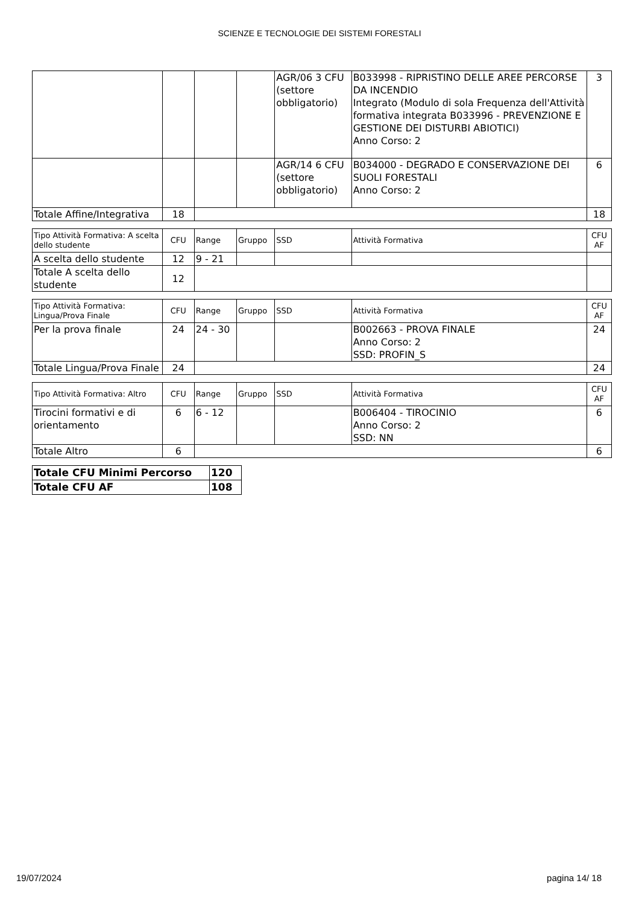SCIENZE E TECNOLOGIE DEI SISTEMI FORESTALI
| | | | | AGR/06 3 CFU (settore obbligatorio) | B033998 - RIPRISTINO DELLE AREE PERCORSE DA INCENDIO Integrato (Modulo di sola Frequenza dell'Attività formativa integrata B033996 - PREVENZIONE E GESTIONE DEI DISTURBI ABIOTICI) Anno Corso: 2 | 3 |
| | | | | AGR/14 6 CFU (settore obbligatorio) | B034000 - DEGRADO E CONSERVAZIONE DEI SUOLI FORESTALI Anno Corso: 2 | 6 |
| Totale Affine/Integrativa | 18 | | | | | 18 |
| Tipo Attività Formativa: A scelta dello studente | CFU | Range | Gruppo | SSD | Attività Formativa | CFU AF |
| --- | --- | --- | --- | --- | --- | --- |
| A scelta dello studente | 12 | 9 - 21 | | | | |
| Totale A scelta dello studente | 12 | | | | | |
| Tipo Attività Formativa: Lingua/Prova Finale | CFU | Range | Gruppo | SSD | Attività Formativa | CFU AF |
| --- | --- | --- | --- | --- | --- | --- |
| Per la prova finale | 24 | 24 - 30 | | | B002663 - PROVA FINALE Anno Corso: 2 SSD: PROFIN_S | 24 |
| Totale Lingua/Prova Finale | 24 | | | | | 24 |
| Tipo Attività Formativa: Altro | CFU | Range | Gruppo | SSD | Attività Formativa | CFU AF |
| --- | --- | --- | --- | --- | --- | --- |
| Tirocini formativi e di orientamento | 6 | 6 - 12 | | | B006404 - TIROCINIO Anno Corso: 2 SSD: NN | 6 |
| Totale Altro | 6 | | | | | 6 |
| Totale CFU Minimi Percorso | 120 |
| Totale CFU AF | 108 |
19/07/2024 pagina 14/ 18